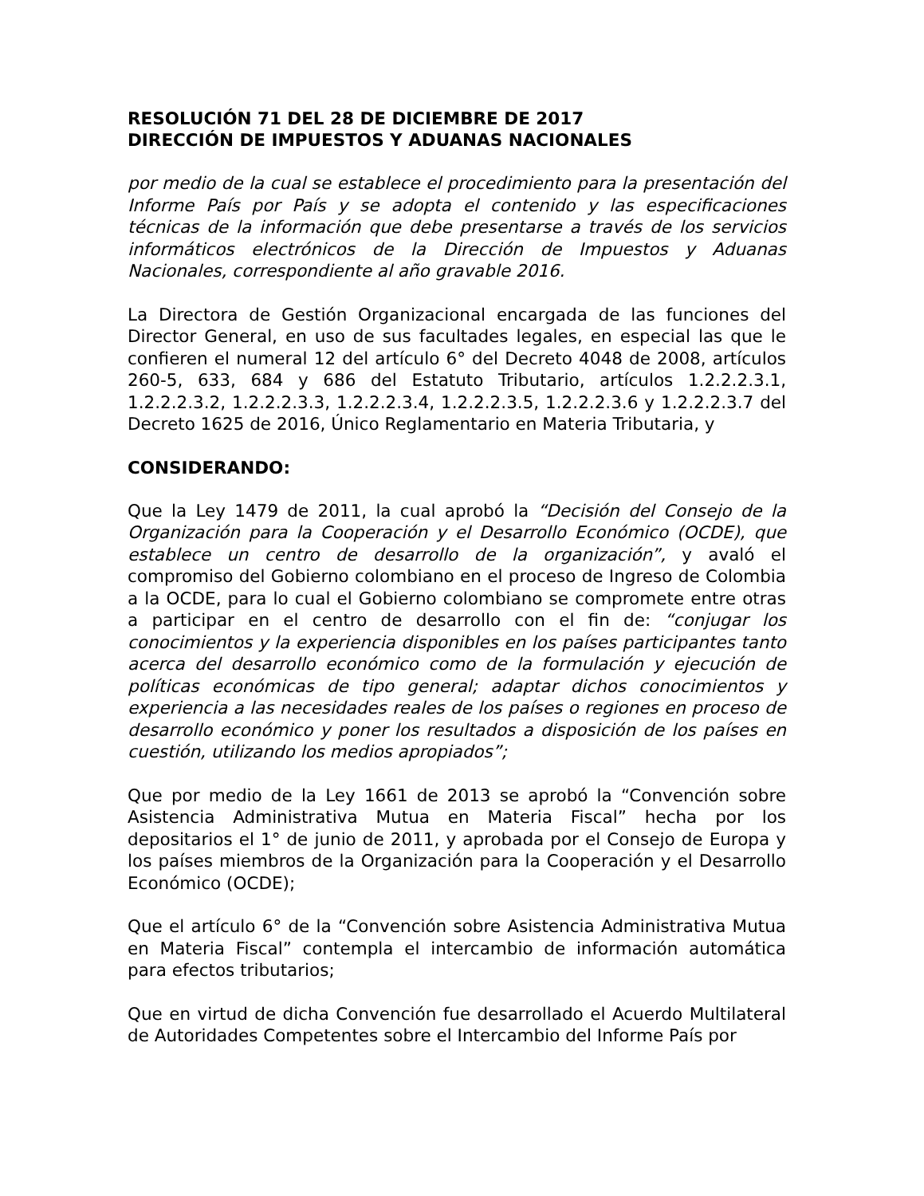RESOLUCIÓN 71 DEL 28 DE DICIEMBRE DE 2017
DIRECCIÓN DE IMPUESTOS Y ADUANAS NACIONALES
por medio de la cual se establece el procedimiento para la presentación del Informe País por País y se adopta el contenido y las especificaciones técnicas de la información que debe presentarse a través de los servicios informáticos electrónicos de la Dirección de Impuestos y Aduanas Nacionales, correspondiente al año gravable 2016.
La Directora de Gestión Organizacional encargada de las funciones del Director General, en uso de sus facultades legales, en especial las que le confieren el numeral 12 del artículo 6° del Decreto 4048 de 2008, artículos 260-5, 633, 684 y 686 del Estatuto Tributario, artículos 1.2.2.2.3.1, 1.2.2.2.3.2, 1.2.2.2.3.3, 1.2.2.2.3.4, 1.2.2.2.3.5, 1.2.2.2.3.6 y 1.2.2.2.3.7 del Decreto 1625 de 2016, Único Reglamentario en Materia Tributaria, y
CONSIDERANDO:
Que la Ley 1479 de 2011, la cual aprobó la “Decisión del Consejo de la Organización para la Cooperación y el Desarrollo Económico (OCDE), que establece un centro de desarrollo de la organización”, y avaló el compromiso del Gobierno colombiano en el proceso de Ingreso de Colombia a la OCDE, para lo cual el Gobierno colombiano se compromete entre otras a participar en el centro de desarrollo con el fin de: “conjugar los conocimientos y la experiencia disponibles en los países participantes tanto acerca del desarrollo económico como de la formulación y ejecución de políticas económicas de tipo general; adaptar dichos conocimientos y experiencia a las necesidades reales de los países o regiones en proceso de desarrollo económico y poner los resultados a disposición de los países en cuestión, utilizando los medios apropiados”;
Que por medio de la Ley 1661 de 2013 se aprobó la “Convención sobre Asistencia Administrativa Mutua en Materia Fiscal” hecha por los depositarios el 1° de junio de 2011, y aprobada por el Consejo de Europa y los países miembros de la Organización para la Cooperación y el Desarrollo Económico (OCDE);
Que el artículo 6° de la “Convención sobre Asistencia Administrativa Mutua en Materia Fiscal” contempla el intercambio de información automática para efectos tributarios;
Que en virtud de dicha Convención fue desarrollado el Acuerdo Multilateral de Autoridades Competentes sobre el Intercambio del Informe País por